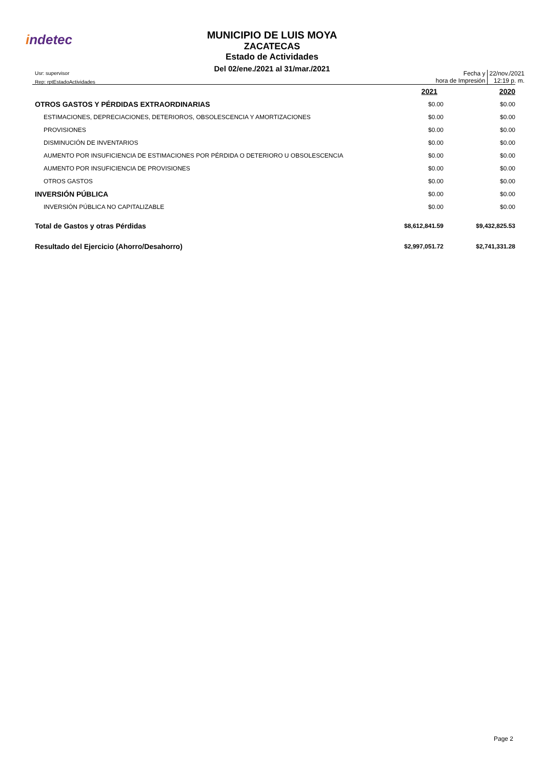indetec
MUNICIPIO DE LUIS MOYA
ZACATECAS
Estado de Actividades
Del 02/ene./2021 al 31/mar./2021
Usr: supervisor
Rep: rptEstadoActividades
Fecha y
hora de Impresión
22/nov./2021
12:19 p. m.
| | 2021 | 2020 |
| OTROS GASTOS Y PÉRDIDAS EXTRAORDINARIAS | $0.00 | $0.00 |
| ESTIMACIONES, DEPRECIACIONES, DETERIOROS, OBSOLESCENCIA Y AMORTIZACIONES | $0.00 | $0.00 |
| PROVISIONES | $0.00 | $0.00 |
| DISMINUCIÓN DE INVENTARIOS | $0.00 | $0.00 |
| AUMENTO POR INSUFICIENCIA DE ESTIMACIONES POR PÉRDIDA O DETERIORO U OBSOLESCENCIA | $0.00 | $0.00 |
| AUMENTO POR INSUFICIENCIA DE PROVISIONES | $0.00 | $0.00 |
| OTROS GASTOS | $0.00 | $0.00 |
| INVERSIÓN PÚBLICA | $0.00 | $0.00 |
| INVERSIÓN PÚBLICA NO CAPITALIZABLE | $0.00 | $0.00 |
| Total de Gastos y otras Pérdidas | $8,612,841.59 | $9,432,825.53 |
| Resultado del Ejercicio (Ahorro/Desahorro) | $2,997,051.72 | $2,741,331.28 |
Page 2